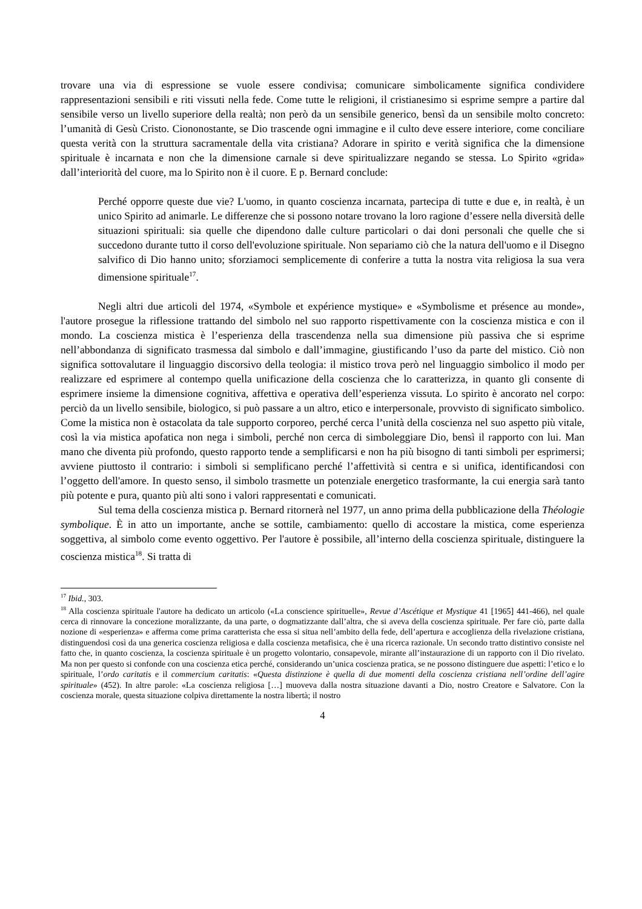trovare una via di espressione se vuole essere condivisa; comunicare simbolicamente significa condividere rappresentazioni sensibili e riti vissuti nella fede. Come tutte le religioni, il cristianesimo si esprime sempre a partire dal sensibile verso un livello superiore della realtà; non però da un sensibile generico, bensì da un sensibile molto concreto: l’umanità di Gesù Cristo. Ciononostante, se Dio trascende ogni immagine e il culto deve essere interiore, come conciliare questa verità con la struttura sacramentale della vita cristiana? Adorare in spirito e verità significa che la dimensione spirituale è incarnata e non che la dimensione carnale si deve spiritualizzare negando se stessa. Lo Spirito «grida» dall’interiorità del cuore, ma lo Spirito non è il cuore. E p. Bernard conclude:
Perché opporre queste due vie? L'uomo, in quanto coscienza incarnata, partecipa di tutte e due e, in realtà, è un unico Spirito ad animarle. Le differenze che si possono notare trovano la loro ragione d’essere nella diversità delle situazioni spirituali: sia quelle che dipendono dalle culture particolari o dai doni personali che quelle che si succedono durante tutto il corso dell'evoluzione spirituale. Non separiamo ciò che la natura dell'uomo e il Disegno salvifico di Dio hanno unito; sforziamoci semplicemente di conferire a tutta la nostra vita religiosa la sua vera dimensione spirituale<sup>17</sup>.
Negli altri due articoli del 1974, «Symbole et expérience mystique» e «Symbolisme et présence au monde», l'autore prosegue la riflessione trattando del simbolo nel suo rapporto rispettivamente con la coscienza mistica e con il mondo. La coscienza mistica è l’esperienza della trascendenza nella sua dimensione più passiva che si esprime nell’abbondanza di significato trasmessa dal simbolo e dall’immagine, giustificando l’uso da parte del mistico. Ciò non significa sottovalutare il linguaggio discorsivo della teologia: il mistico trova però nel linguaggio simbolico il modo per realizzare ed esprimere al contempo quella unificazione della coscienza che lo caratterizza, in quanto gli consente di esprimere insieme la dimensione cognitiva, affettiva e operativa dell’esperienza vissuta. Lo spirito è ancorato nel corpo: perciò da un livello sensibile, biologico, si può passare a un altro, etico e interpersonale, provvisto di significato simbolico. Come la mistica non è ostacolata da tale supporto corporeo, perché cerca l’unità della coscienza nel suo aspetto più vitale, così la via mistica apofatica non nega i simboli, perché non cerca di simboleggiare Dio, bensì il rapporto con lui. Man mano che diventa più profondo, questo rapporto tende a semplificarsi e non ha più bisogno di tanti simboli per esprimersi; avviene piuttosto il contrario: i simboli si semplificano perché l’affettività si centra e si unifica, identificandosi con l’oggetto dell'amore. In questo senso, il simbolo trasmette un potenziale energetico trasformante, la cui energia sarà tanto più potente e pura, quanto più alti sono i valori rappresentati e comunicati.
Sul tema della coscienza mistica p. Bernard ritornerà nel 1977, un anno prima della pubblicazione della Théologie symbolique. È in atto un importante, anche se sottile, cambiamento: quello di accostare la mistica, come esperienza soggettiva, al simbolo come evento oggettivo. Per l'autore è possibile, all’interno della coscienza spirituale, distinguere la coscienza mistica<sup>18</sup>. Si tratta di
<sup>17</sup> Ibid., 303.
<sup>18</sup> Alla coscienza spirituale l'autore ha dedicato un articolo («La conscience spirituelle», Revue d’Ascétique et Mystique 41 [1965] 441-466), nel quale cerca di rinnovare la concezione moralizzante, da una parte, o dogmatizzante dall’altra, che si aveva della coscienza spirituale. Per fare ciò, parte dalla nozione di «esperienza» e afferma come prima caratterista che essa si situa nell’ambito della fede, dell’apertura e accoglienza della rivelazione cristiana, distinguendosi così da una generica coscienza religiosa e dalla coscienza metafisica, che è una ricerca razionale. Un secondo tratto distintivo consiste nel fatto che, in quanto coscienza, la coscienza spirituale è un progetto volontario, consapevole, mirante all’instaurazione di un rapporto con il Dio rivelato. Ma non per questo si confonde con una coscienza etica perché, considerando un’unica coscienza pratica, se ne possono distinguere due aspetti: l’etico e lo spirituale, l’ordo caritatis e il commercium caritatis: «Questa distinzione è quella di due momenti della coscienza cristiana nell’ordine dell’agire spirituale» (452). In altre parole: «La coscienza religiosa […] muoveva dalla nostra situazione davanti a Dio, nostro Creatore e Salvatore. Con la coscienza morale, questa situazione colpiva direttamente la nostra libertà; il nostro
4